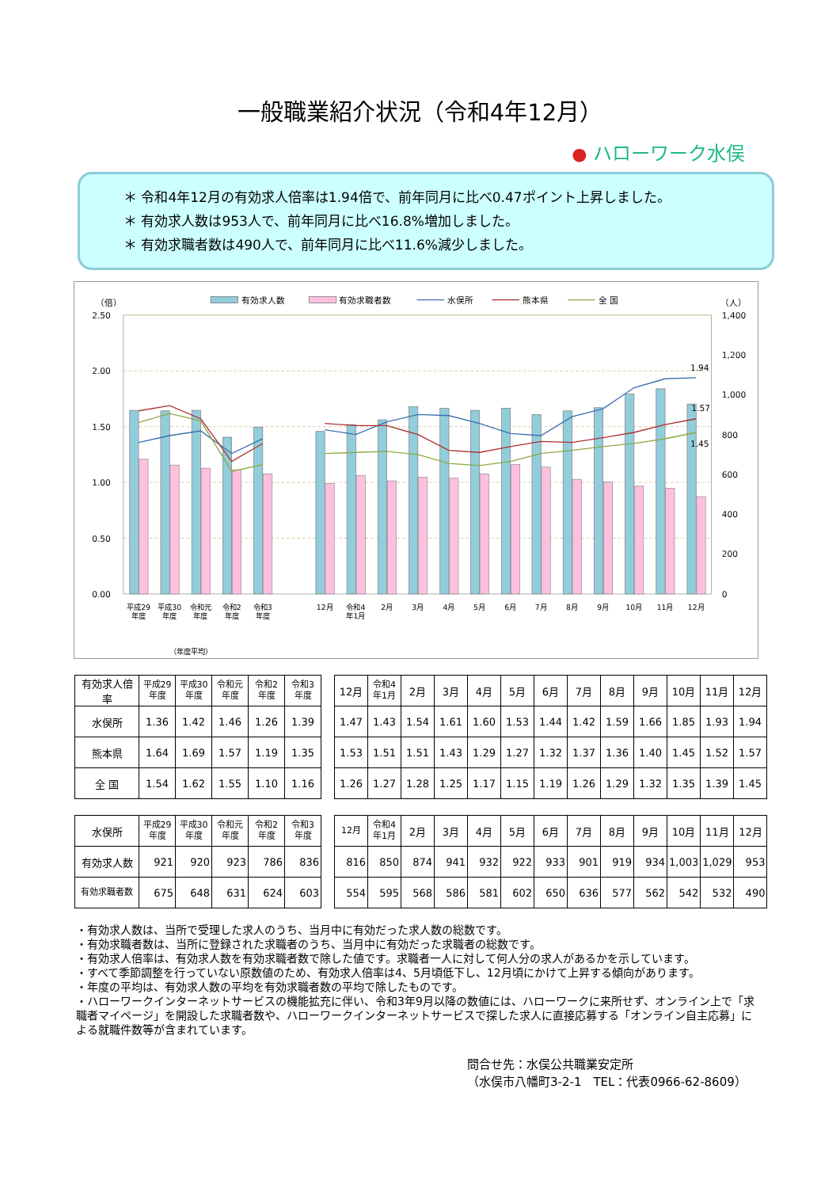一般職業紹介状況（令和4年12月）
● ハローワーク水俣
＊ 令和4年12月の有効求人倍率は1.94倍で、前年同月に比べ0.47ポイント上昇しました。
＊ 有効求人数は953人で、前年同月に比べ16.8%増加しました。
＊ 有効求職者数は490人で、前年同月に比べ11.6%減少しました。
有効求人数
有効求職者数
水俣所
熊本県
全 国
（倍）
（人）
2.50
2.00
1.50
1.00
0.50
0.00
1,400
1,200
1,000
800
600
400
200
0
1.94
1.57
1.45
平成29
年度
平成30
年度
令和元
年度
令和2
年度
令和3
年度
12月
令和4
年1月
2月
3月
4月
5月
6月
7月
8月
9月
10月
11月
12月
（年度平均）
| 有効求人倍率 | 平成29 年度 | 平成30 年度 | 令和元 年度 | 令和2 年度 | 令和3 年度 |
| --- | --- | --- | --- | --- | --- |
| 水俣所 | 1.36 | 1.42 | 1.46 | 1.26 | 1.39 |
| 熊本県 | 1.64 | 1.69 | 1.57 | 1.19 | 1.35 |
| 全 国 | 1.54 | 1.62 | 1.55 | 1.10 | 1.16 |
| 12月 | 令和4 年1月 | 2月 | 3月 | 4月 | 5月 | 6月 | 7月 | 8月 | 9月 | 10月 | 11月 | 12月 |
| --- | --- | --- | --- | --- | --- | --- | --- | --- | --- | --- | --- | --- |
| 1.47 | 1.43 | 1.54 | 1.61 | 1.60 | 1.53 | 1.44 | 1.42 | 1.59 | 1.66 | 1.85 | 1.93 | 1.94 |
| 1.53 | 1.51 | 1.51 | 1.43 | 1.29 | 1.27 | 1.32 | 1.37 | 1.36 | 1.40 | 1.45 | 1.52 | 1.57 |
| 1.26 | 1.27 | 1.28 | 1.25 | 1.17 | 1.15 | 1.19 | 1.26 | 1.29 | 1.32 | 1.35 | 1.39 | 1.45 |
| 水俣所 | 平成29 年度 | 平成30 年度 | 令和元 年度 | 令和2 年度 | 令和3 年度 |
| --- | --- | --- | --- | --- | --- |
| 有効求人数 | 921 | 920 | 923 | 786 | 836 |
| 有効求職者数 | 675 | 648 | 631 | 624 | 603 |
| 12月 | 令和4 年1月 | 2月 | 3月 | 4月 | 5月 | 6月 | 7月 | 8月 | 9月 | 10月 | 11月 | 12月 |
| --- | --- | --- | --- | --- | --- | --- | --- | --- | --- | --- | --- | --- |
| 816 | 850 | 874 | 941 | 932 | 922 | 933 | 901 | 919 | 934 | 1,003 | 1,029 | 953 |
| 554 | 595 | 568 | 586 | 581 | 602 | 650 | 636 | 577 | 562 | 542 | 532 | 490 |
・有効求人数は、当所で受理した求人のうち、当月中に有効だった求人数の総数です。
・有効求職者数は、当所に登録された求職者のうち、当月中に有効だった求職者の総数です。
・有効求人倍率は、有効求人数を有効求職者数で除した値です。求職者一人に対して何人分の求人があるかを示しています。
・すべて季節調整を行っていない原数値のため、有効求人倍率は4、5月頃低下し、12月頃にかけて上昇する傾向があります。
・年度の平均は、有効求人数の平均を有効求職者数の平均で除したものです。
・ハローワークインターネットサービスの機能拡充に伴い、令和3年9月以降の数値には、ハローワークに来所せず、オンライン上で「求職者マイページ」を開設した求職者数や、ハローワークインターネットサービスで探した求人に直接応募する「オンライン自主応募」による就職件数等が含まれています。
問合せ先：水俣公共職業安定所
（水俣市八幡町3-2-1　TEL：代表0966-62-8609）